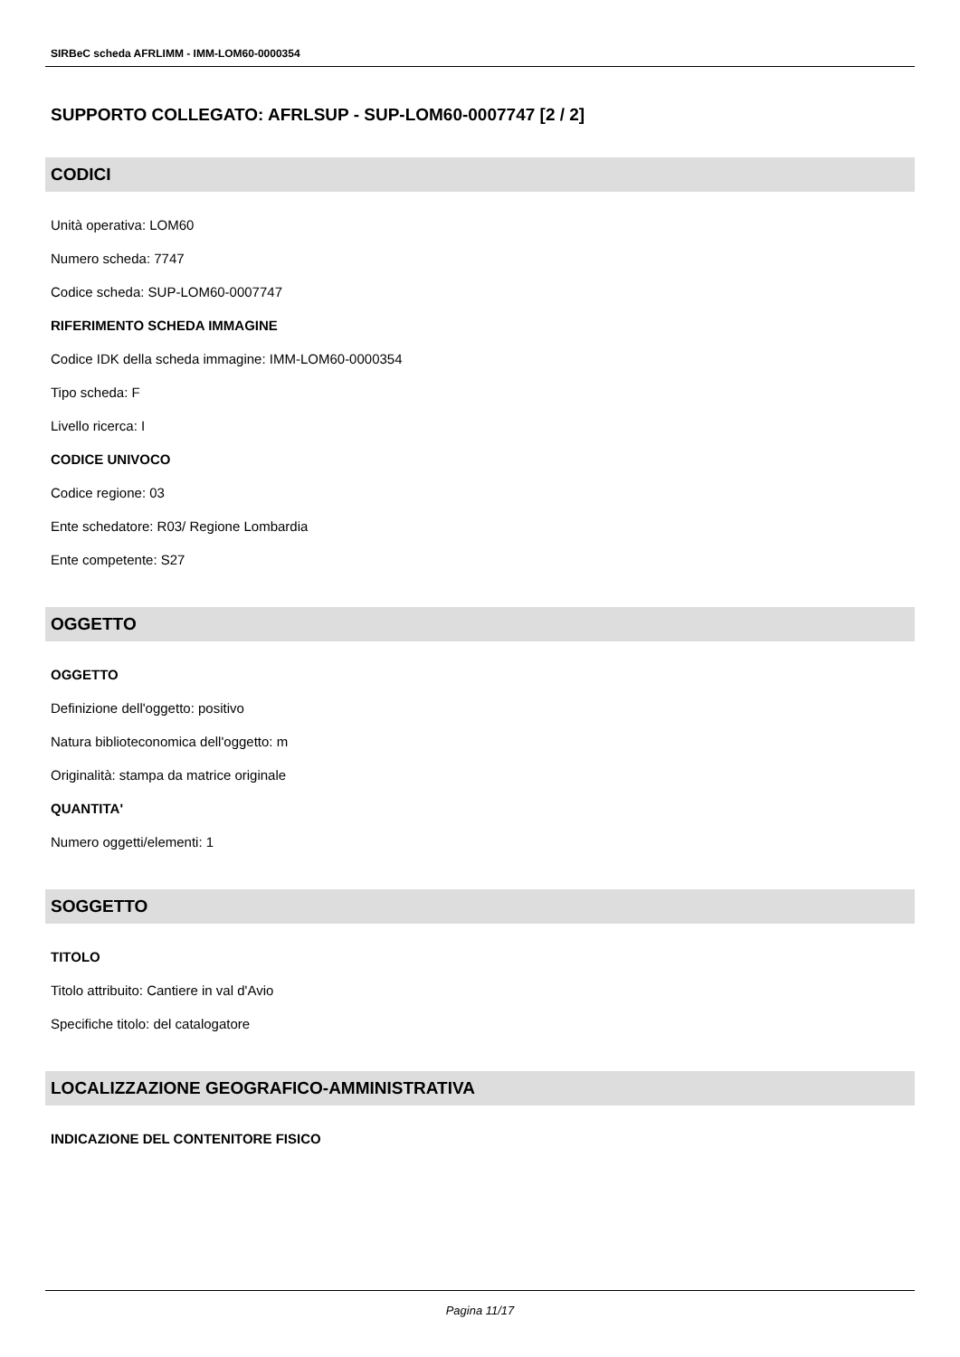SIRBeC scheda AFRLIMM - IMM-LOM60-0000354
SUPPORTO COLLEGATO: AFRLSUP - SUP-LOM60-0007747 [2 / 2]
CODICI
Unità operativa: LOM60
Numero scheda: 7747
Codice scheda: SUP-LOM60-0007747
RIFERIMENTO SCHEDA IMMAGINE
Codice IDK della scheda immagine: IMM-LOM60-0000354
Tipo scheda: F
Livello ricerca: I
CODICE UNIVOCO
Codice regione: 03
Ente schedatore: R03/ Regione Lombardia
Ente competente: S27
OGGETTO
OGGETTO
Definizione dell'oggetto: positivo
Natura biblioteconomica dell'oggetto: m
Originalità: stampa da matrice originale
QUANTITA'
Numero oggetti/elementi: 1
SOGGETTO
TITOLO
Titolo attribuito: Cantiere in val d'Avio
Specifiche titolo: del catalogatore
LOCALIZZAZIONE GEOGRAFICO-AMMINISTRATIVA
INDICAZIONE DEL CONTENITORE FISICO
Pagina 11/17